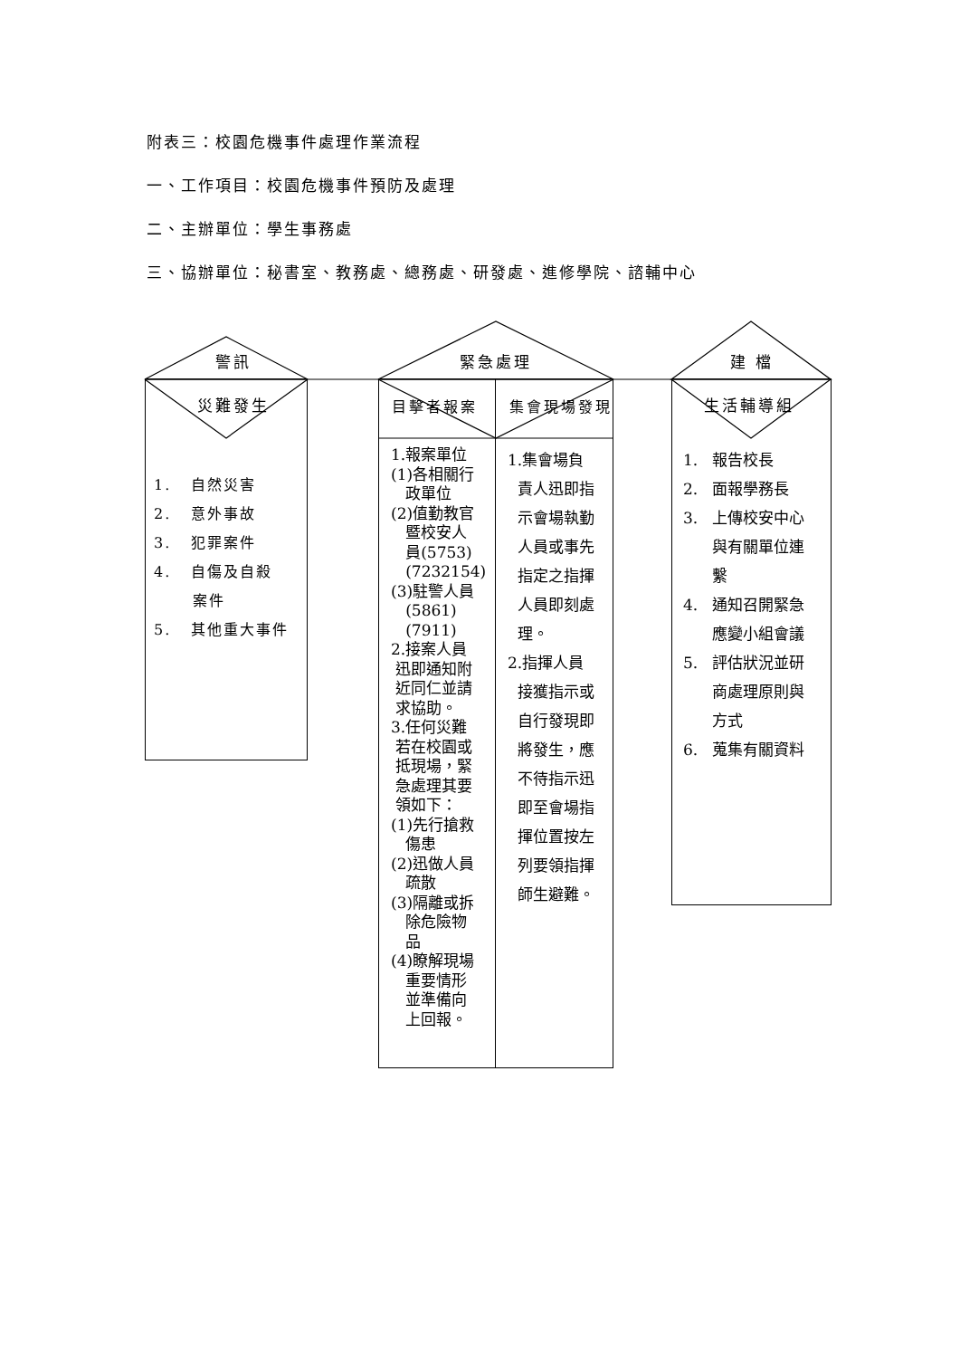附表三：校園危機事件處理作業流程
一、工作項目：校園危機事件預防及處理
二、主辦單位：學生事務處
三、協辦單位：秘書室、教務處、總務處、研發處、進修學院、諮輔中心
警訊 緊急處理 建 檔
災難發生 目擊者報案 集會現場發現 生活輔導組
1. 自然災害
2. 意外事故
3. 犯罪案件
4. 自傷及自殺
案件
5. 其他重大事件
1.報案單位
(1)各相關行
政單位
(2)值勤教官
暨校安人
員(5753)
(7232154)
(3)駐警人員
(5861)
(7911)
2.接案人員
迅即通知附
近同仁並請
求協助。
3.任何災難
若在校園或
抵現場，緊
急處理其要
領如下：
(1)先行搶救
傷患
(2)迅做人員
疏散
(3)隔離或拆
除危險物
品
(4)瞭解現場
重要情形
並準備向
上回報。
1.集會場負
責人迅即指
示會場執勤
人員或事先
指定之指揮
人員即刻處
理。
2.指揮人員
接獲指示或
自行發現即
將發生，應
不待指示迅
即至會場指
揮位置按左
列要領指揮
師生避難。
1. 報告校長
2. 面報學務長
3. 上傳校安中心
與有關單位連
繫
4. 通知召開緊急
應變小組會議
5. 評估狀況並研
商處理原則與
方式
6. 蒐集有關資料